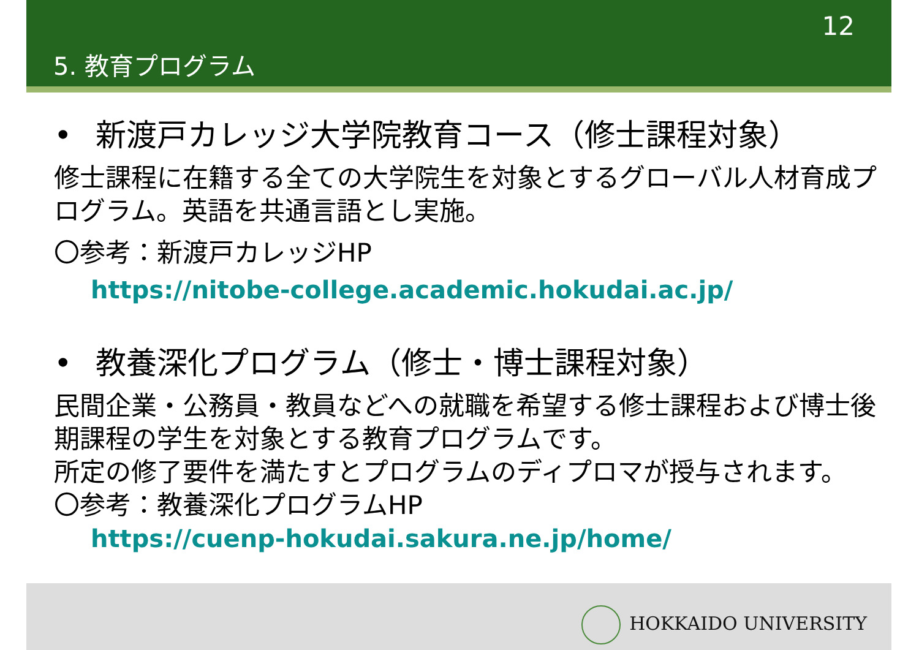12
5. 教育プログラム
• 新渡戸カレッジ大学院教育コース（修士課程対象）
修士課程に在籍する全ての大学院生を対象とするグローバル人材育成プログラム。英語を共通言語とし実施。
〇参考：新渡戸カレッジHP
https://nitobe-college.academic.hokudai.ac.jp/
• 教養深化プログラム（修士・博士課程対象）
民間企業・公務員・教員などへの就職を希望する修士課程および博士後期課程の学生を対象とする教育プログラムです。
所定の修了要件を満たすとプログラムのディプロマが授与されます。
〇参考：教養深化プログラムHP
https://cuenp-hokudai.sakura.ne.jp/home/
HOKKAIDO UNIVERSITY